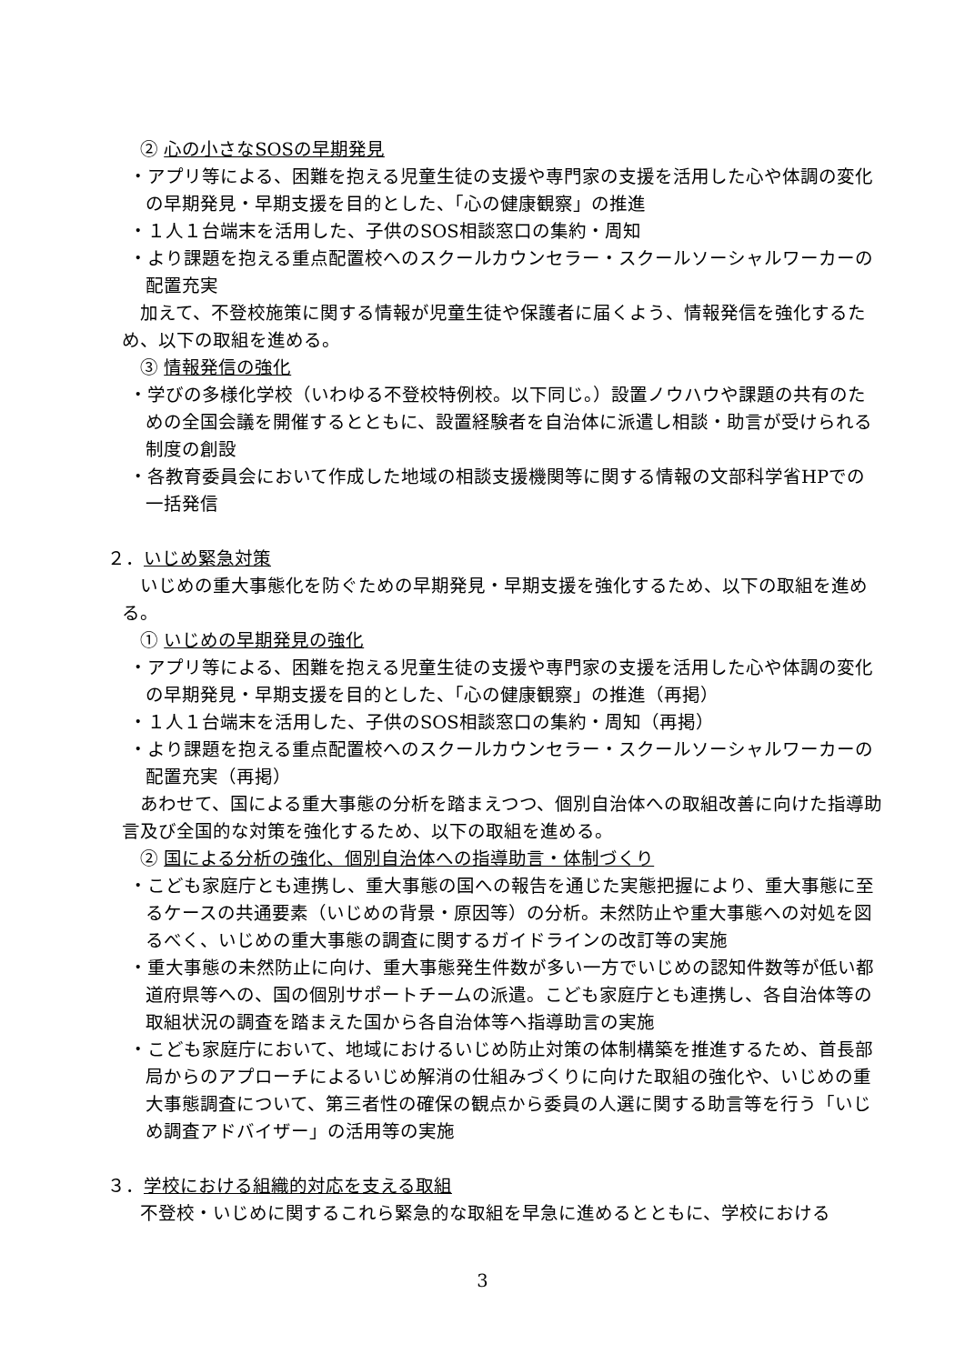② 心の小さなSOSの早期発見
・アプリ等による、困難を抱える児童生徒の支援や専門家の支援を活用した心や体調の変化の早期発見・早期支援を目的とした、「心の健康観察」の推進
・１人１台端末を活用した、子供のSOS相談窓口の集約・周知
・より課題を抱える重点配置校へのスクールカウンセラー・スクールソーシャルワーカーの配置充実
加えて、不登校施策に関する情報が児童生徒や保護者に届くよう、情報発信を強化するため、以下の取組を進める。
③ 情報発信の強化
・学びの多様化学校（いわゆる不登校特例校。以下同じ。）設置ノウハウや課題の共有のための全国会議を開催するとともに、設置経験者を自治体に派遣し相談・助言が受けられる制度の創設
・各教育委員会において作成した地域の相談支援機関等に関する情報の文部科学省HPでの一括発信
２．いじめ緊急対策
いじめの重大事態化を防ぐための早期発見・早期支援を強化するため、以下の取組を進める。
① いじめの早期発見の強化
・アプリ等による、困難を抱える児童生徒の支援や専門家の支援を活用した心や体調の変化の早期発見・早期支援を目的とした、「心の健康観察」の推進（再掲）
・１人１台端末を活用した、子供のSOS相談窓口の集約・周知（再掲）
・より課題を抱える重点配置校へのスクールカウンセラー・スクールソーシャルワーカーの配置充実（再掲）
あわせて、国による重大事態の分析を踏まえつつ、個別自治体への取組改善に向けた指導助言及び全国的な対策を強化するため、以下の取組を進める。
② 国による分析の強化、個別自治体への指導助言・体制づくり
・こども家庭庁とも連携し、重大事態の国への報告を通じた実態把握により、重大事態に至るケースの共通要素（いじめの背景・原因等）の分析。未然防止や重大事態への対処を図るべく、いじめの重大事態の調査に関するガイドラインの改訂等の実施
・重大事態の未然防止に向け、重大事態発生件数が多い一方でいじめの認知件数等が低い都道府県等への、国の個別サポートチームの派遣。こども家庭庁とも連携し、各自治体等の取組状況の調査を踏まえた国から各自治体等へ指導助言の実施
・こども家庭庁において、地域におけるいじめ防止対策の体制構築を推進するため、首長部局からのアプローチによるいじめ解消の仕組みづくりに向けた取組の強化や、いじめの重大事態調査について、第三者性の確保の観点から委員の人選に関する助言等を行う「いじめ調査アドバイザー」の活用等の実施
３．学校における組織的対応を支える取組
不登校・いじめに関するこれら緊急的な取組を早急に進めるとともに、学校における
3